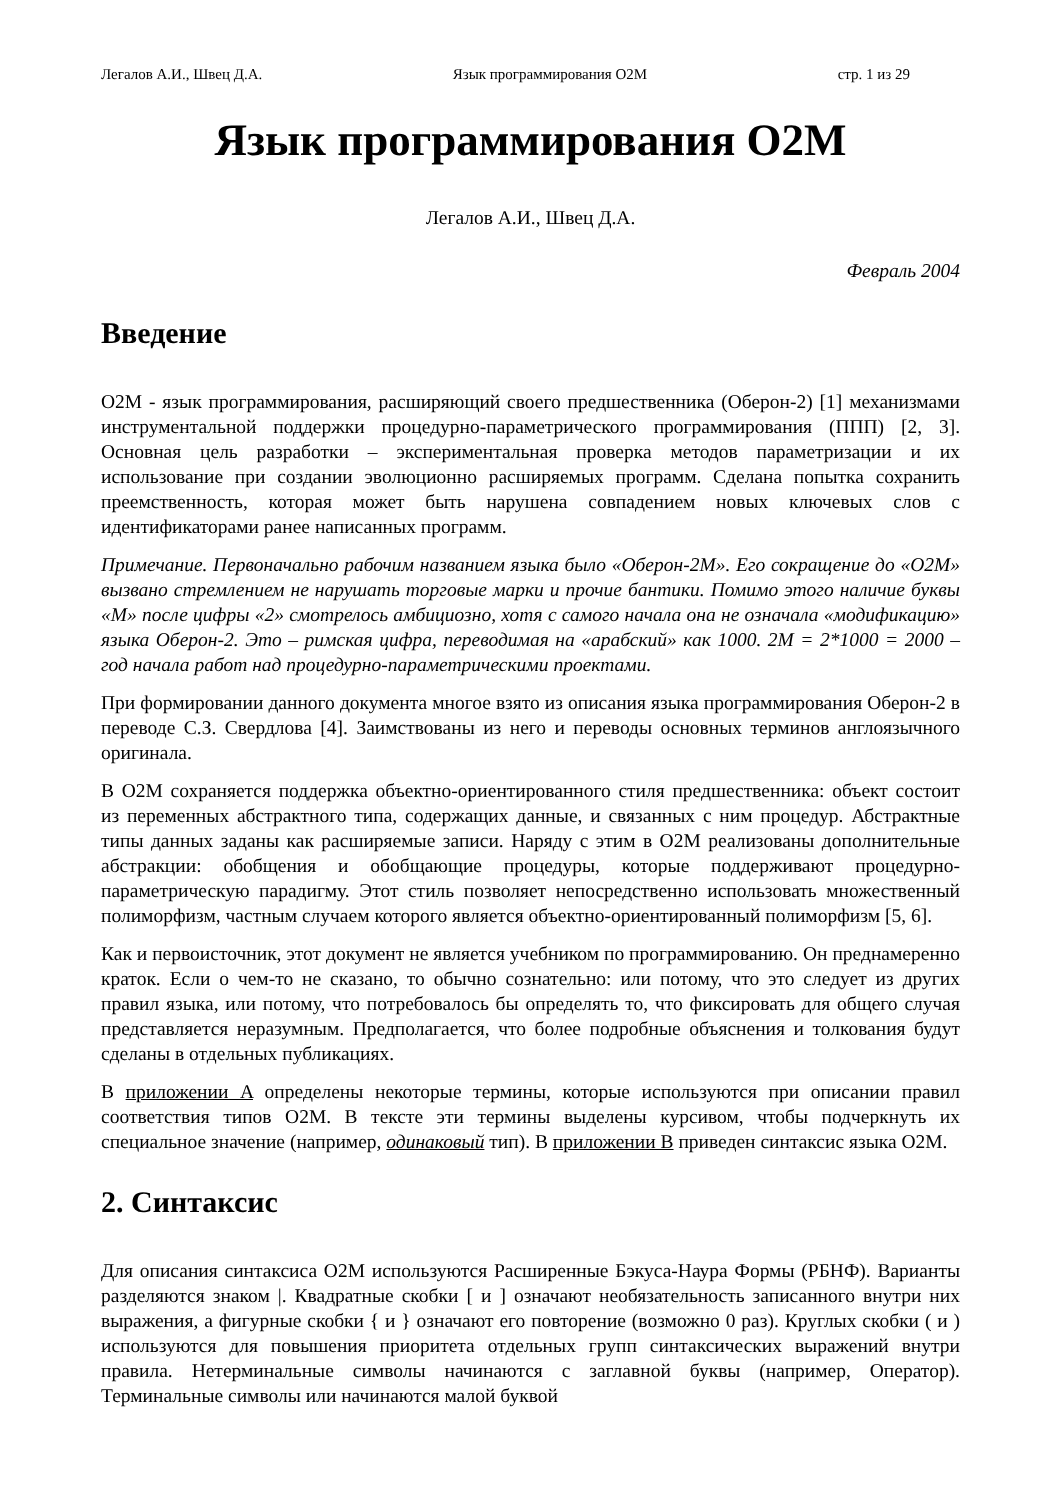Легалов А.И., Швец Д.А. Язык программирования O2M стр. 1 из 29
Язык программирования O2M
Легалов А.И., Швец Д.А.
Февраль 2004
Введение
O2M - язык программирования, расширяющий своего предшественника (Оберон-2) [1] механизмами инструментальной поддержки процедурно-параметрического программирования (ППП) [2, 3]. Основная цель разработки – экспериментальная проверка методов параметризации и их использование при создании эволюционно расширяемых программ. Сделана попытка сохранить преемственность, которая может быть нарушена совпадением новых ключевых слов с идентификаторами ранее написанных программ.
Примечание. Первоначально рабочим названием языка было «Оберон-2М». Его сокращение до «O2M» вызвано стремлением не нарушать торговые марки и прочие бантики. Помимо этого наличие буквы «М» после цифры «2» смотрелось амбициозно, хотя с самого начала она не означала «модификацию» языка Оберон-2. Это – римская цифра, переводимая на «арабский» как 1000. 2M = 2*1000 = 2000 – год начала работ над процедурно-параметрическими проектами.
При формировании данного документа многое взято из описания языка программирования Оберон-2 в переводе С.З. Свердлова [4]. Заимствованы из него и переводы основных терминов англоязычного оригинала.
В O2M сохраняется поддержка объектно-ориентированного стиля предшественника: объект состоит из переменных абстрактного типа, содержащих данные, и связанных с ним процедур. Абстрактные типы данных заданы как расширяемые записи. Наряду с этим в O2M реализованы дополнительные абстракции: обобщения и обобщающие процедуры, которые поддерживают процедурно-параметрическую парадигму. Этот стиль позволяет непосредственно использовать множественный полиморфизм, частным случаем которого является объектно-ориентированный полиморфизм [5, 6].
Как и первоисточник, этот документ не является учебником по программированию. Он преднамеренно краток. Если о чем-то не сказано, то обычно сознательно: или потому, что это следует из других правил языка, или потому, что потребовалось бы определять то, что фиксировать для общего случая представляется неразумным. Предполагается, что более подробные объяснения и толкования будут сделаны в отдельных публикациях.
В приложении A определены некоторые термины, которые используются при описании правил соответствия типов O2M. В тексте эти термины выделены курсивом, чтобы подчеркнуть их специальное значение (например, одинаковый тип). В приложении B приведен синтаксис языка O2M.
2. Синтаксис
Для описания синтаксиса O2M используются Расширенные Бэкуса-Наура Формы (РБНФ). Варианты разделяются знаком |. Квадратные скобки [ и ] означают необязательность записанного внутри них выражения, а фигурные скобки { и } означают его повторение (возможно 0 раз). Круглых скобки ( и ) используются для повышения приоритета отдельных групп синтаксических выражений внутри правила. Нетерминальные символы начинаются с заглавной буквы (например, Оператор). Терминальные символы или начинаются малой буквой